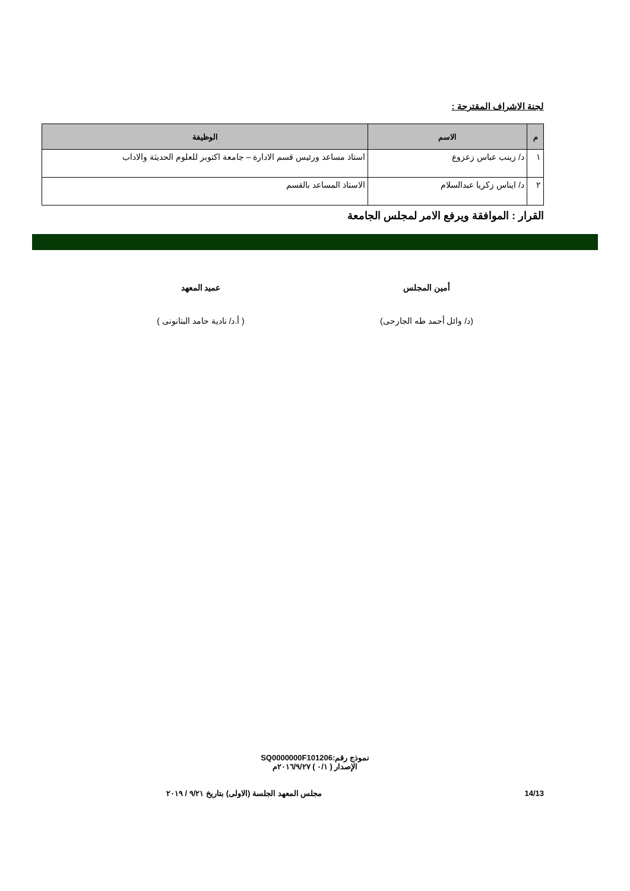لجنة الاشراف المقترحة :
| م | الاسم | الوظيفة |
| --- | --- | --- |
| ١ | د/ زينب عباس زعزوع | استاذ مساعد ورئيس قسم الادارة – جامعة اكتوبر للعلوم الحديثة والاداب |
| ٢ | د/ ايناس زكريا عبدالسلام | الاستاذ المساعد بالقسم |
القرار : الموافقة ويرفع الامر لمجلس الجامعة
أمين المجلس
(د/ وائل أحمد طه الجارحى)
عميد المعهد
( أ.د/ نادية حامد البتانونى )
نموذج رقم:SQ0000000F101206
الإصدار ( ٠/١ ) ٢٠١٦/٩/٢٧م
14/13 مجلس المعهد الجلسة (الاولى) بتاريخ ٩/٢١ / ٢٠١٩